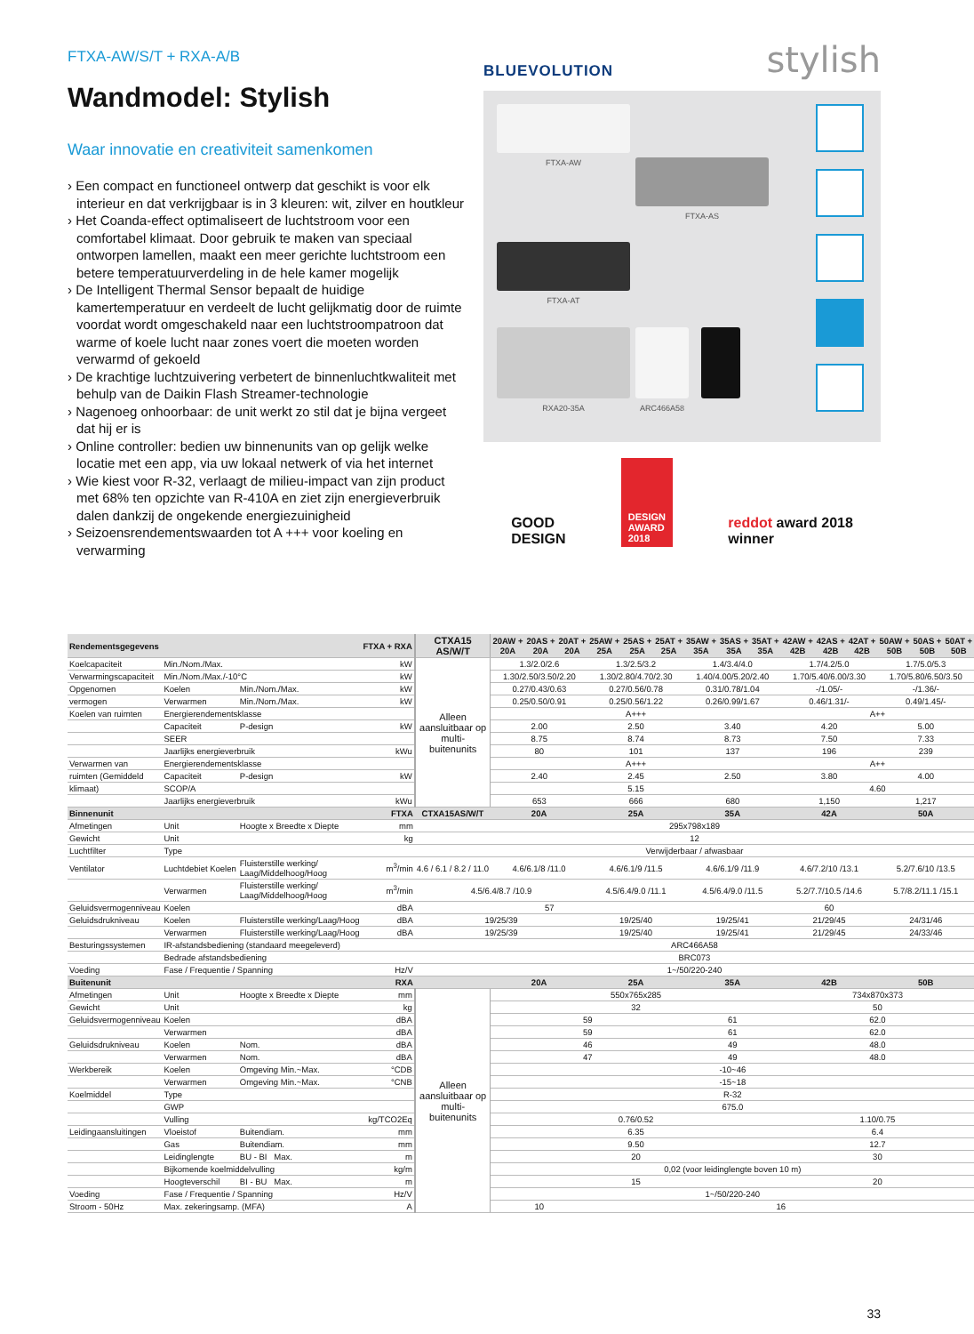FTXA-AW/S/T + RXA-A/B
Wandmodel: Stylish
Waar innovatie en creativiteit samenkomen
› Een compact en functioneel ontwerp dat geschikt is voor elk interieur en dat verkrijgbaar is in 3 kleuren: wit, zilver en houtkleur
› Het Coanda-effect optimaliseert de luchtstroom voor een comfortabel klimaat. Door gebruik te maken van speciaal ontworpen lamellen, maakt een meer gerichte luchtstroom een betere temperatuurverdeling in de hele kamer mogelijk
› De Intelligent Thermal Sensor bepaalt de huidige kamertemperatuur en verdeelt de lucht gelijkmatig door de ruimte voordat wordt omgeschakeld naar een luchtstroompatroon dat warme of koele lucht naar zones voert die moeten worden verwarmd of gekoeld
› De krachtige luchtzuivering verbetert de binnenluchtkwaliteit met behulp van de Daikin Flash Streamer-technologie
› Nagenoeg onhoorbaar: de unit werkt zo stil dat je bijna vergeet dat hij er is
› Online controller: bedien uw binnenunits van op gelijk welke locatie met een app, via uw lokaal netwerk of via het internet
› Wie kiest voor R-32, verlaagt de milieu-impact van zijn product met 68% ten opzichte van R-410A en ziet zijn energieverbruik dalen dankzij de ongekende energiezuinigheid
› Seizoensrendementswaarden tot A +++ voor koeling en verwarming
BLUEVOLUTION stylish
FTXA-AW
FTXA-AS
FTXA-AT
RXA20-35A
ARC466A58
GOOD
DESIGN
DESIGN
AWARD
2018
reddot award 2018
winner
| Rendementsgegevens | | | FTXA + RXA | CTXA15 AS/W/T | 20AW + 20A | 20AS + 20A | 20AT + 20A | 25AW + 25A | 25AS + 25A | 25AT + 25A | 35AW + 35A | 35AS + 35A | 35AT + 35A | 42AW + 42B | 42AS + 42B | 42AT + 42B | 50AW + 50B | 50AS + 50B | 50AT + 50B |
| --- | --- | --- | --- | --- | --- | --- | --- | --- | --- | --- | --- | --- | --- | --- | --- | --- | --- | --- | --- |
| Koelcapaciteit | Min./Nom./Max. | | kW | Alleen aansluitbaar op multi-buitenunits | 1.3/2.0/2.6 | | | 1.3/2.5/3.2 | | | 1.4/3.4/4.0 | | | 1.7/4.2/5.0 | | | 1.7/5.0/5.3 | | |
| Verwarmingscapaciteit | Min./Nom./Max./-10°C | | kW | | 1.30/2.50/3.50/2.20 | | | 1.30/2.80/4.70/2.30 | | | 1.40/4.00/5.20/2.40 | | | 1.70/5.40/6.00/3.30 | | | 1.70/5.80/6.50/3.50 | | |
| Opgenomen | Koelen | Min./Nom./Max. | kW | | 0.27/0.43/0.63 | | | 0.27/0.56/0.78 | | | 0.31/0.78/1.04 | | | -/1.05/- | | | -/1.36/- | | |
| vermogen | Verwarmen | Min./Nom./Max. | kW | | 0.25/0.50/0.91 | | | 0.25/0.56/1.22 | | | 0.26/0.99/1.67 | | | 0.46/1.31/- | | | 0.49/1.45/- | | |
| Koelen van ruimten | Energierendementsklasse | | | | A+++ | | | | | | | | | A++ | | | | | |
| | Capaciteit | P-design | kW | | 2.00 | | | 2.50 | | | 3.40 | | | 4.20 | | | 5.00 | | |
| | SEER | | | | 8.75 | | | 8.74 | | | 8.73 | | | 7.50 | | | 7.33 | | |
| | Jaarlijks energieverbruik | | kWu | | 80 | | | 101 | | | 137 | | | 196 | | | 239 | | |
| Verwarmen van | Energierendementsklasse | | | | A+++ | | | | | | | | | A++ | | | | | |
| ruimten (Gemiddeld | Capaciteit | P-design | kW | | 2.40 | | | 2.45 | | | 2.50 | | | 3.80 | | | 4.00 | | |
| klimaat) | SCOP/A | | | | 5.15 | | | | | | | | | 4.60 | | | | | |
| | Jaarlijks energieverbruik | | kWu | | 653 | | | 666 | | | 680 | | | 1,150 | | | 1,217 | | |
| Binnenunit | | | FTXA | CTXA15AS/W/T | 20A | | | 25A | | | 35A | | | 42A | | | 50A | | |
| Afmetingen | Unit | Hoogte x Breedte x Diepte | mm | 295x798x189 | | | | | | | | | | | | | | | |
| Gewicht | Unit | | kg | 12 | | | | | | | | | | | | | | | |
| Luchtfilter | Type | | | Verwijderbaar / afwasbaar | | | | | | | | | | | | | | | |
| Ventilator | Luchtdebiet Koelen | Fluisterstille werking/ Laag/Middelhoog/Hoog | m<sup>3</sup>/min | 4.6 / 6.1 / 8.2 / 11.0 | 4.6/6.1/8 /11.0 | | | 4.6/6.1/9 /11.5 | | | 4.6/6.1/9 /11.9 | | | 4.6/7.2/10 /13.1 | | | 5.2/7.6/10 /13.5 | | |
| | Verwarmen | Fluisterstille werking/ Laag/Middelhoog/Hoog | m<sup>3</sup>/min | 4.5/6.4/8.7 /10.9 | | | | 4.5/6.4/9.0 /11.1 | | | 4.5/6.4/9.0 /11.5 | | | 5.2/7.7/10.5 /14.6 | | | 5.7/8.2/11.1 /15.1 | | |
| Geluidsvermogenniveau | Koelen | | dBA | 57 | | | | | | | 60 | | | | | | | | |
| Geluidsdrukniveau | Koelen | Fluisterstille werking/Laag/Hoog | dBA | 19/25/39 | | | | 19/25/40 | | | 19/25/41 | | | 21/29/45 | | | 24/31/46 | | |
| | Verwarmen | Fluisterstille werking/Laag/Hoog | dBA | 19/25/39 | | | | 19/25/40 | | | 19/25/41 | | | 21/29/45 | | | 24/33/46 | | |
| Besturingssystemen | IR-afstandsbediening (standaard meegeleverd) | | | ARC466A58 | | | | | | | | | | | | | | | |
| | Bedrade afstandsbediening | | | BRC073 | | | | | | | | | | | | | | | |
| Voeding | Fase / Frequentie / Spanning | | Hz/V | 1~/50/220-240 | | | | | | | | | | | | | | | |
| Buitenunit | | | RXA | | 20A | | | 25A | | | 35A | | | 42B | | | 50B | | |
| Afmetingen | Unit | Hoogte x Breedte x Diepte | mm | Alleen aansluitbaar op multi-buitenunits | 550x765x285 | | | | | | | | | 734x870x373 | | | | | |
| Gewicht | Unit | | kg | | 32 | | | | | | | | | 50 | | | | | |
| Geluidsvermogenniveau | Koelen | | dBA | | 59 | | | | | | 61 | | | 62.0 | | | | | |
| | Verwarmen | | dBA | | 59 | | | | | | 61 | | | 62.0 | | | | | |
| Geluidsdrukniveau | Koelen | Nom. | dBA | | 46 | | | | | | 49 | | | 48.0 | | | | | |
| | Verwarmen | Nom. | dBA | | 47 | | | | | | 49 | | | 48.0 | | | | | |
| Werkbereik | Koelen | Omgeving Min.~Max. | °CDB | | -10~46 | | | | | | | | | | | | | | |
| | Verwarmen | Omgeving Min.~Max. | °CNB | | -15~18 | | | | | | | | | | | | | | |
| Koelmiddel | Type | | | | R-32 | | | | | | | | | | | | | | |
| | GWP | | | | 675.0 | | | | | | | | | | | | | | |
| | Vulling | | kg/TCO2Eq | | 0.76/0.52 | | | | | | | | | 1.10/0.75 | | | | | |
| Leidingaansluitingen | Vloeistof | Buitendiam. | mm | | 6.35 | | | | | | | | | 6.4 | | | | | |
| | Gas | Buitendiam. | mm | | 9.50 | | | | | | | | | 12.7 | | | | | |
| | Leidinglengte | BU - BI Max. | m | | 20 | | | | | | | | | 30 | | | | | |
| | Bijkomende koelmiddelvulling | | kg/m | | 0,02 (voor leidinglengte boven 10 m) | | | | | | | | | | | | | | |
| | Hoogteverschil | BI - BU Max. | m | | 15 | | | | | | | | | 20 | | | | | |
| Voeding | Fase / Frequentie / Spanning | | Hz/V | | 1~/50/220-240 | | | | | | | | | | | | | | |
| Stroom - 50Hz | Max. zekeringsamp. (MFA) | | A | | 10 | | | 16 | | | | | | | | | | | |
33